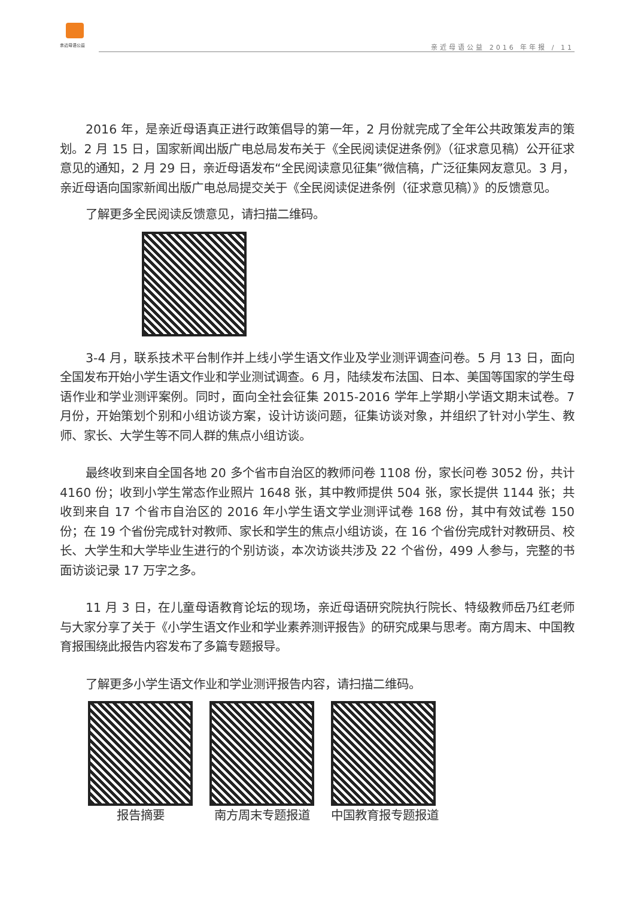亲近母语公益
亲近母语公益 2016 年年报 / 11
2016 年，是亲近母语真正进行政策倡导的第一年，2 月份就完成了全年公共政策发声的策划。2 月 15 日，国家新闻出版广电总局发布关于《全民阅读促进条例》（征求意见稿）公开征求意见的通知，2 月 29 日，亲近母语发布“全民阅读意见征集”微信稿，广泛征集网友意见。3 月，亲近母语向国家新闻出版广电总局提交关于《全民阅读促进条例（征求意见稿）》的反馈意见。
了解更多全民阅读反馈意见，请扫描二维码。
3-4 月，联系技术平台制作并上线小学生语文作业及学业测评调查问卷。5 月 13 日，面向全国发布开始小学生语文作业和学业测试调查。6 月，陆续发布法国、日本、美国等国家的学生母语作业和学业测评案例。同时，面向全社会征集 2015-2016 学年上学期小学语文期末试卷。7 月份，开始策划个别和小组访谈方案，设计访谈问题，征集访谈对象，并组织了针对小学生、教师、家长、大学生等不同人群的焦点小组访谈。
最终收到来自全国各地 20 多个省市自治区的教师问卷 1108 份，家长问卷 3052 份，共计 4160 份；收到小学生常态作业照片 1648 张，其中教师提供 504 张，家长提供 1144 张；共收到来自 17 个省市自治区的 2016 年小学生语文学业测评试卷 168 份，其中有效试卷 150 份；在 19 个省份完成针对教师、家长和学生的焦点小组访谈，在 16 个省份完成针对教研员、校长、大学生和大学毕业生进行的个别访谈，本次访谈共涉及 22 个省份，499 人参与，完整的书面访谈记录 17 万字之多。
11 月 3 日，在儿童母语教育论坛的现场，亲近母语研究院执行院长、特级教师岳乃红老师与大家分享了关于《小学生语文作业和学业素养测评报告》的研究成果与思考。南方周末、中国教育报围绕此报告内容发布了多篇专题报导。
了解更多小学生语文作业和学业测评报告内容，请扫描二维码。
报告摘要 南方周末专题报道 中国教育报专题报道